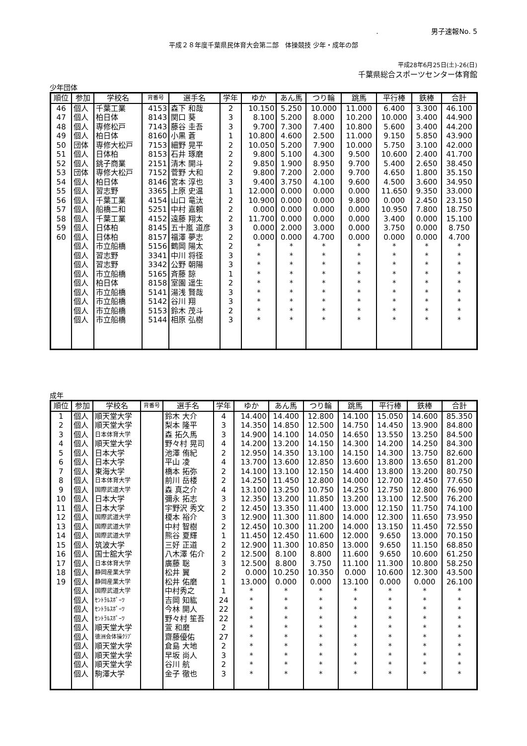. 男子速報No. 5
平成２８年度千葉県民体育大会第二部　体操競技 少年・成年の部
平成28年6月25日(土)-26(日)
千葉県総合スポーツセンター体育館
少年団体
| 順位 | 参加 | 学校名 | 背番号 | 選手名 | 学年 | ゆか | あん馬 | つり輪 | 跳馬 | 平行棒 | 鉄棒 | 合計 |
| --- | --- | --- | --- | --- | --- | --- | --- | --- | --- | --- | --- | --- |
| 46 | 個人 | 千葉工業 | 4153 | 森下 和哉 | 2 | 10.150 | 5.250 | 10.000 | 11.000 | 6.400 | 3.300 | 46.100 |
| 47 | 個人 | 柏日体 | 8143 | 関口 葵 | 3 | 8.100 | 5.200 | 8.000 | 10.200 | 10.000 | 3.400 | 44.900 |
| 48 | 個人 | 専修松戸 | 7143 | 藤谷 圭吾 | 3 | 9.700 | 7.300 | 7.400 | 10.800 | 5.600 | 3.400 | 44.200 |
| 49 | 個人 | 柏日体 | 8160 | 小黒 蒼 | 1 | 10.800 | 4.600 | 2.500 | 11.000 | 9.150 | 5.850 | 43.900 |
| 50 | 団体 | 専修大松戸 | 7153 | 細野 晃平 | 2 | 10.050 | 5.200 | 7.900 | 10.000 | 5.750 | 3.100 | 42.000 |
| 51 | 個人 | 日体柏 | 8153 | 石井 琢磨 | 2 | 9.800 | 5.100 | 4.300 | 9.500 | 10.600 | 2.400 | 41.700 |
| 52 | 個人 | 銚子商業 | 2151 | 清木 開斗 | 2 | 9.850 | 1.900 | 8.950 | 9.700 | 5.400 | 2.650 | 38.450 |
| 53 | 団体 | 専修大松戸 | 7152 | 菅野 大和 | 2 | 9.800 | 7.200 | 2.000 | 9.700 | 4.650 | 1.800 | 35.150 |
| 54 | 個人 | 柏日体 | 8146 | 宮本 淳也 | 3 | 9.400 | 3.750 | 4.100 | 9.600 | 4.500 | 3.600 | 34.950 |
| 55 | 個人 | 習志野 | 3365 | 上原 史温 | 1 | 12.000 | 0.000 | 0.000 | 0.000 | 11.650 | 9.350 | 33.000 |
| 56 | 個人 | 千葉工業 | 4154 | 山口 竜汰 | 2 | 10.900 | 0.000 | 0.000 | 9.800 | 0.000 | 2.450 | 23.150 |
| 57 | 個人 | 船橋二和 | 5251 | 中村 嘉頼 | 2 | 0.000 | 0.000 | 0.000 | 0.000 | 10.950 | 7.800 | 18.750 |
| 58 | 個人 | 千葉工業 | 4152 | 遠藤 翔太 | 2 | 11.700 | 0.000 | 0.000 | 0.000 | 3.400 | 0.000 | 15.100 |
| 59 | 個人 | 日体柏 | 8145 | 五十嵐 道彦 | 3 | 0.000 | 2.000 | 3.000 | 0.000 | 3.750 | 0.000 | 8.750 |
| 60 | 個人 | 日体柏 | 8157 | 福澤 夢志 | 2 | 0.000 | 0.000 | 4.700 | 0.000 | 0.000 | 0.000 | 4.700 |
| | 個人 | 市立船橋 | 5156 | 鶴岡 陽太 | 2 | * | * | * | * | * | * | * |
| | 個人 | 習志野 | 3341 | 中川 将径 | 3 | * | * | * | * | * | * | * |
| | 個人 | 習志野 | 3342 | 公野 朝陽 | 3 | * | * | * | * | * | * | * |
| | 個人 | 市立船橋 | 5165 | 斉藤 諒 | 1 | * | * | * | * | * | * | * |
| | 個人 | 柏日体 | 8158 | 室園 遥生 | 2 | * | * | * | * | * | * | * |
| | 個人 | 市立船橋 | 5141 | 湯浅 賢哉 | 3 | * | * | * | * | * | * | * |
| | 個人 | 市立船橋 | 5142 | 谷川 翔 | 3 | * | * | * | * | * | * | * |
| | 個人 | 市立船橋 | 5153 | 鈴木 茂斗 | 2 | * | * | * | * | * | * | * |
| | 個人 | 市立船橋 | 5144 | 相原 弘樹 | 3 | * | * | * | * | * | * | * |
成年
| 順位 | 参加 | 学校名 | 背番号 | 選手名 | 学年 | ゆか | あん馬 | つり輪 | 跳馬 | 平行棒 | 鉄棒 | 合計 |
| --- | --- | --- | --- | --- | --- | --- | --- | --- | --- | --- | --- | --- |
| 1 | 個人 | 順天堂大学 | | 鈴木 大介 | 4 | 14.400 | 14.400 | 12.800 | 14.100 | 15.050 | 14.600 | 85.350 |
| 2 | 個人 | 順天堂大学 | | 梨本 隆平 | 3 | 14.350 | 14.850 | 12.500 | 14.750 | 14.450 | 13.900 | 84.800 |
| 3 | 個人 | 日本体育大学 | | 森 拓久馬 | 3 | 14.900 | 14.100 | 14.050 | 14.650 | 13.550 | 13.250 | 84.500 |
| 4 | 個人 | 順天堂大学 | | 野々村 晃司 | 4 | 14.200 | 13.200 | 14.150 | 14.300 | 14.200 | 14.250 | 84.300 |
| 5 | 個人 | 日本大学 | | 池澤 侑紀 | 2 | 12.950 | 14.350 | 13.100 | 14.150 | 14.300 | 13.750 | 82.600 |
| 6 | 個人 | 日本大学 | | 平山 凌 | 4 | 13.700 | 13.600 | 12.850 | 13.600 | 13.800 | 13.650 | 81.200 |
| 7 | 個人 | 東海大学 | | 橋本 拓弥 | 2 | 14.100 | 13.100 | 12.150 | 14.400 | 13.800 | 13.200 | 80.750 |
| 8 | 個人 | 日本体育大学 | | 前川 岳楼 | 2 | 14.250 | 11.450 | 12.800 | 14.000 | 12.700 | 12.450 | 77.650 |
| 9 | 個人 | 国際武道大学 | | 森 真之介 | 4 | 13.100 | 13.250 | 10.750 | 14.250 | 12.750 | 12.800 | 76.900 |
| 10 | 個人 | 日本大学 | | 彌永 拓志 | 3 | 12.350 | 13.200 | 11.850 | 13.200 | 13.100 | 12.500 | 76.200 |
| 11 | 個人 | 日本大学 | | 宇野沢 秀文 | 2 | 12.450 | 13.350 | 11.400 | 13.000 | 12.150 | 11.750 | 74.100 |
| 12 | 個人 | 国際武道大学 | | 榎本 裕介 | 3 | 12.900 | 11.300 | 11.800 | 14.000 | 12.300 | 11.650 | 73.950 |
| 13 | 個人 | 国際武道大学 | | 中村 智樹 | 2 | 12.450 | 10.300 | 11.200 | 14.000 | 13.150 | 11.450 | 72.550 |
| 14 | 個人 | 国際武道大学 | | 熊谷 夏輝 | 1 | 11.450 | 12.450 | 11.600 | 12.000 | 9.650 | 13.000 | 70.150 |
| 15 | 個人 | 筑波大学 | | 三好 正道 | 2 | 12.900 | 11.300 | 10.850 | 13.000 | 9.650 | 11.150 | 68.850 |
| 16 | 個人 | 国士舘大学 | | 八木澤 佑介 | 2 | 12.500 | 8.100 | 8.800 | 11.600 | 9.650 | 10.600 | 61.250 |
| 17 | 個人 | 日本体育大学 | | 廣藤 聡 | 3 | 12.500 | 8.800 | 3.750 | 11.100 | 11.300 | 10.800 | 58.250 |
| 18 | 個人 | 静岡産業大学 | | 松井 翼 | 2 | 0.000 | 10.250 | 10.350 | 0.000 | 10.600 | 12.300 | 43.500 |
| 19 | 個人 | 静岡産業大学 | | 松井 佑磨 | 1 | 13.000 | 0.000 | 0.000 | 13.100 | 0.000 | 0.000 | 26.100 |
| | 個人 | 国際武道大学 | | 中村秀之 | 1 | * | * | * | * | * | * | * |
| | 個人 | ｾﾝﾄﾗﾙｽﾎﾟｰﾂ | | 吉岡 知紘 | 24 | * | * | * | * | * | * | * |
| | 個人 | ｾﾝﾄﾗﾙｽﾎﾟｰﾂ | | 今林 開人 | 22 | * | * | * | * | * | * | * |
| | 個人 | ｾﾝﾄﾗﾙｽﾎﾟｰﾂ | | 野々村 笙吾 | 22 | * | * | * | * | * | * | * |
| | 個人 | 順天堂大学 | | 萱 和磨 | 2 | * | * | * | * | * | * | * |
| | 個人 | 徳洲会体操ｸﾗﾌﾞ | | 齋藤優佑 | 27 | * | * | * | * | * | * | * |
| | 個人 | 順天堂大学 | | 倉島 大地 | 2 | * | * | * | * | * | * | * |
| | 個人 | 順天堂大学 | | 早坂 尚人 | 3 | * | * | * | * | * | * | * |
| | 個人 | 順天堂大学 | | 谷川 航 | 2 | * | * | * | * | * | * | * |
| | 個人 | 駒澤大学 | | 金子 徹也 | 3 | * | * | * | * | * | * | * |